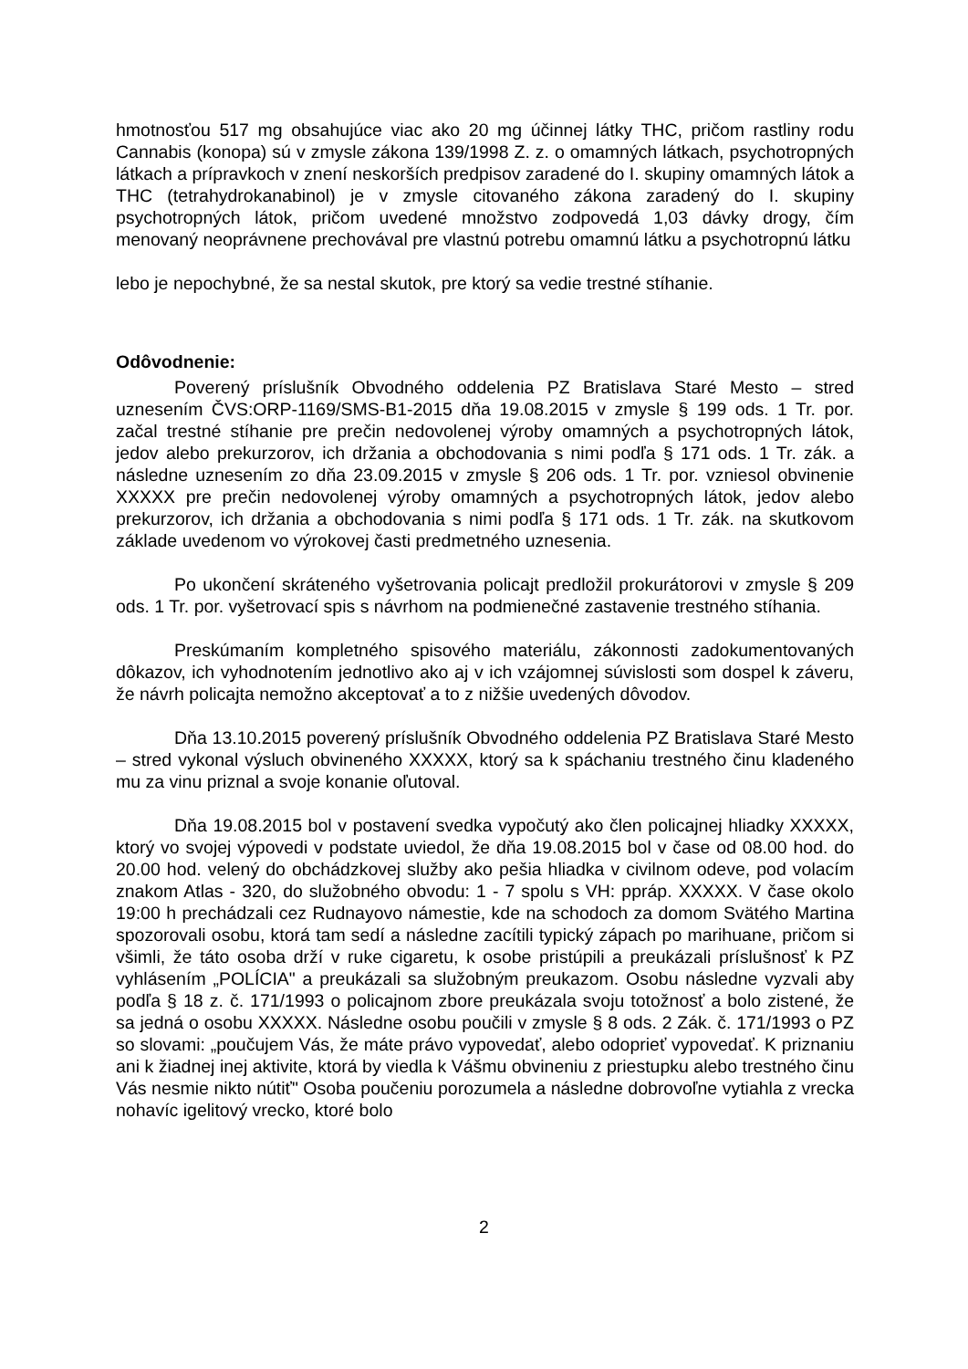hmotnosťou 517 mg obsahujúce viac ako 20 mg účinnej látky THC, pričom rastliny rodu Cannabis (konopa) sú v zmysle zákona 139/1998 Z. z. o omamných látkach, psychotropných látkach a prípravkoch v znení neskorších predpisov zaradené do I. skupiny omamných látok a THC (tetrahydrokanabinol) je v zmysle citovaného zákona zaradený do I. skupiny psychotropných látok, pričom uvedené množstvo zodpovedá 1,03 dávky drogy, čím menovaný neoprávnene prechovával pre vlastnú potrebu omamnú látku a psychotropnú látku
lebo je nepochybné, že sa nestal skutok, pre ktorý sa vedie trestné stíhanie.
Odôvodnenie:
Poverený príslušník Obvodného oddelenia PZ Bratislava Staré Mesto – stred uznesením ČVS:ORP-1169/SMS-B1-2015 dňa 19.08.2015 v zmysle § 199 ods. 1 Tr. por. začal trestné stíhanie pre prečin nedovolenej výroby omamných a psychotropných látok, jedov alebo prekurzorov, ich držania a obchodovania s nimi podľa § 171 ods. 1 Tr. zák. a následne uznesením zo dňa 23.09.2015 v zmysle § 206 ods. 1 Tr. por. vzniesol obvinenie XXXXX pre prečin nedovolenej výroby omamných a psychotropných látok, jedov alebo prekurzorov, ich držania a obchodovania s nimi podľa § 171 ods. 1 Tr. zák. na skutkovom základe uvedenom vo výrokovej časti predmetného uznesenia.
Po ukončení skráteného vyšetrovania policajt predložil prokurátorovi v zmysle § 209 ods. 1 Tr. por. vyšetrovací spis s návrhom na podmienečné zastavenie trestného stíhania.
Preskúmaním kompletného spisového materiálu, zákonnosti zadokumentovaných dôkazov, ich vyhodnotením jednotlivo ako aj v ich vzájomnej súvislosti som dospel k záveru, že návrh policajta nemožno akceptovať a to z nižšie uvedených dôvodov.
Dňa 13.10.2015 poverený príslušník Obvodného oddelenia PZ Bratislava Staré Mesto – stred vykonal výsluch obvineného XXXXX, ktorý sa k spáchaniu trestného činu kladeného mu za vinu priznal a svoje konanie oľutoval.
Dňa 19.08.2015 bol v postavení svedka vypočutý ako člen policajnej hliadky XXXXX, ktorý vo svojej výpovedi v podstate uviedol, že dňa 19.08.2015 bol v čase od 08.00 hod. do 20.00 hod. velený do obchádzkovej služby ako pešia hliadka v civilnom odeve, pod volacím znakom Atlas - 320, do služobného obvodu: 1 - 7 spolu s VH: ppráp. XXXXX. V čase okolo 19:00 h prechádzali cez Rudnayovo námestie, kde na schodoch za domom Svätého Martina spozorovali osobu, ktorá tam sedí a následne zacítili typický zápach po marihuane, pričom si všimli, že táto osoba drží v ruke cigaretu, k osobe pristúpili a preukázali príslušnosť k PZ vyhlásením „POLÍCIA" a preukázali sa služobným preukazom. Osobu následne vyzvali aby podľa § 18 z. č. 171/1993 o policajnom zbore preukázala svoju totožnosť a bolo zistené, že sa jedná o osobu XXXXX. Následne osobu poučili v zmysle § 8 ods. 2 Zák. č. 171/1993 o PZ so slovami: „poučujem Vás, že máte právo vypovedať, alebo odoprieť vypovedať. K priznaniu ani k žiadnej inej aktivite, ktorá by viedla k Vášmu obvineniu z priestupku alebo trestného činu Vás nesmie nikto nútiť" Osoba poučeniu porozumela a následne dobrovoľne vytiahla z vrecka nohavíc igelitový vrecko, ktoré bolo
2